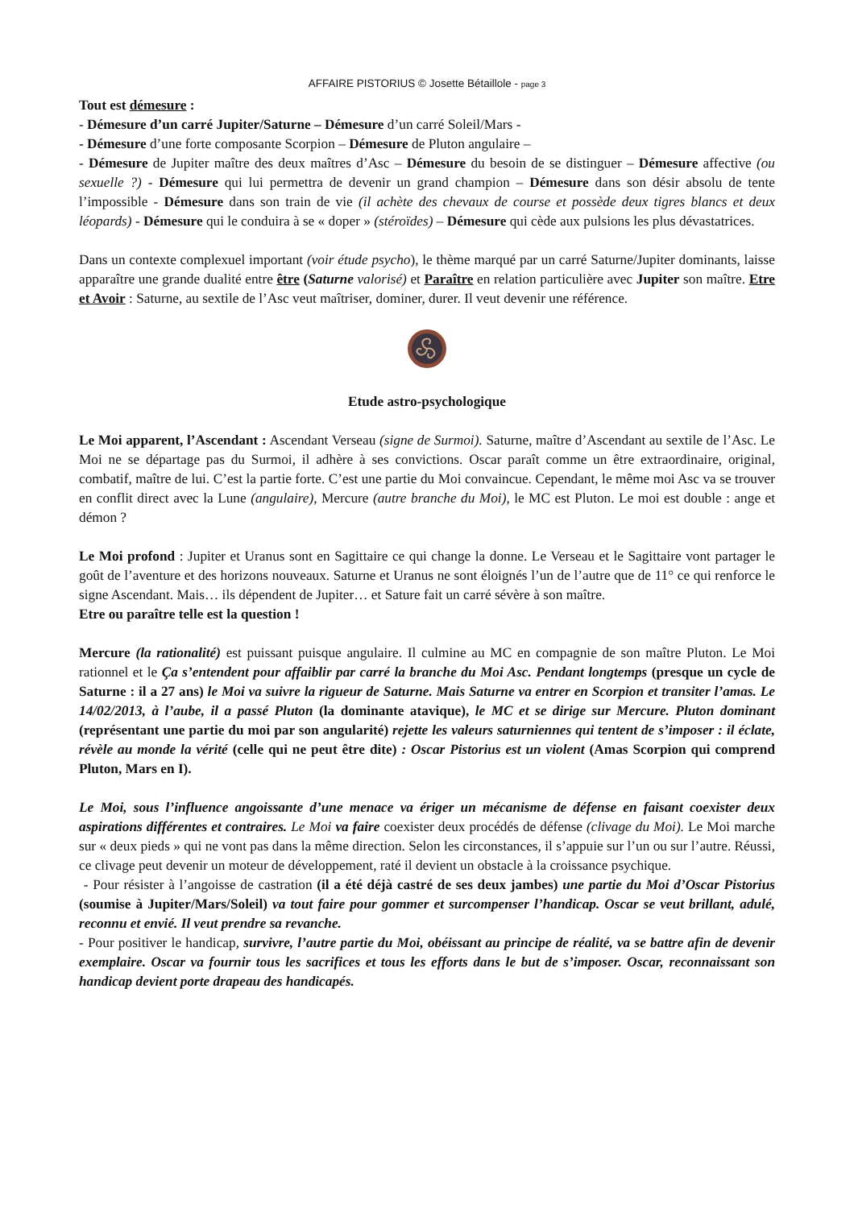AFFAIRE PISTORIUS © Josette Bétaillole - page 3
Tout est démesure :
- Démesure d’un carré Jupiter/Saturne – Démesure d’un carré Soleil/Mars -
- Démesure d’une forte composante Scorpion – Démesure de Pluton angulaire –
- Démesure de Jupiter maître des deux maîtres d’Asc – Démesure du besoin de se distinguer – Démesure affective (ou sexuelle ?) - Démesure qui lui permettra de devenir un grand champion – Démesure dans son désir absolu de tente l’impossible - Démesure dans son train de vie (il achète des chevaux de course et possède deux tigres blancs et deux léopards) - Démesure qui le conduira à se « doper » (stéroïdes) – Démesure qui cède aux pulsions les plus dévastatrices.
Dans un contexte complexuel important (voir étude psycho), le thème marqué par un carré Saturne/Jupiter dominants, laisse apparaître une grande dualité entre être (Saturne valorisé) et Paraître en relation particulière avec Jupiter son maître. Etre et Avoir : Saturne, au sextile de l’Asc veut maîtriser, dominer, durer. Il veut devenir une référence.
Etude astro-psychologique
Le Moi apparent, l’Ascendant : Ascendant Verseau (signe de Surmoi). Saturne, maître d’Ascendant au sextile de l’Asc. Le Moi ne se départage pas du Surmoi, il adhère à ses convictions. Oscar paraît comme un être extraordinaire, original, combatif, maître de lui. C’est la partie forte. C’est une partie du Moi convaincue. Cependant, le même moi Asc va se trouver en conflit direct avec la Lune (angulaire), Mercure (autre branche du Moi), le MC est Pluton. Le moi est double : ange et démon ?
Le Moi profond : Jupiter et Uranus sont en Sagittaire ce qui change la donne. Le Verseau et le Sagittaire vont partager le goût de l’aventure et des horizons nouveaux. Saturne et Uranus ne sont éloignés l’un de l’autre que de 11° ce qui renforce le signe Ascendant. Mais… ils dépendent de Jupiter… et Sature fait un carré sévère à son maître.
Etre ou paraître telle est la question !
Mercure (la rationalité) est puissant puisque angulaire. Il culmine au MC en compagnie de son maître Pluton. Le Moi rationnel et le Ça s’entendent pour affaiblir par carré la branche du Moi Asc. Pendant longtemps (presque un cycle de Saturne : il a 27 ans) le Moi va suivre la rigueur de Saturne. Mais Saturne va entrer en Scorpion et transiter l’amas. Le 14/02/2013, à l’aube, il a passé Pluton (la dominante atavique), le MC et se dirige sur Mercure. Pluton dominant (représentant une partie du moi par son angularité) rejette les valeurs saturniennes qui tentent de s’imposer : il éclate, révèle au monde la vérité (celle qui ne peut être dite) : Oscar Pistorius est un violent (Amas Scorpion qui comprend Pluton, Mars en I).
Le Moi, sous l’influence angoissante d’une menace va ériger un mécanisme de défense en faisant coexister deux aspirations différentes et contraires. Le Moi va faire coexister deux procédés de défense (clivage du Moi). Le Moi marche sur « deux pieds » qui ne vont pas dans la même direction. Selon les circonstances, il s’appuie sur l’un ou sur l’autre. Réussi, ce clivage peut devenir un moteur de développement, raté il devient un obstacle à la croissance psychique.
- Pour résister à l’angoisse de castration (il a été déjà castré de ses deux jambes) une partie du Moi d’Oscar Pistorius (soumise à Jupiter/Mars/Soleil) va tout faire pour gommer et surcompenser l’handicap. Oscar se veut brillant, adulé, reconnu et envié. Il veut prendre sa revanche.
- Pour positiver le handicap, survivre, l’autre partie du Moi, obéissant au principe de réalité, va se battre afin de devenir exemplaire. Oscar va fournir tous les sacrifices et tous les efforts dans le but de s’imposer. Oscar, reconnaissant son handicap devient porte drapeau des handicapés.